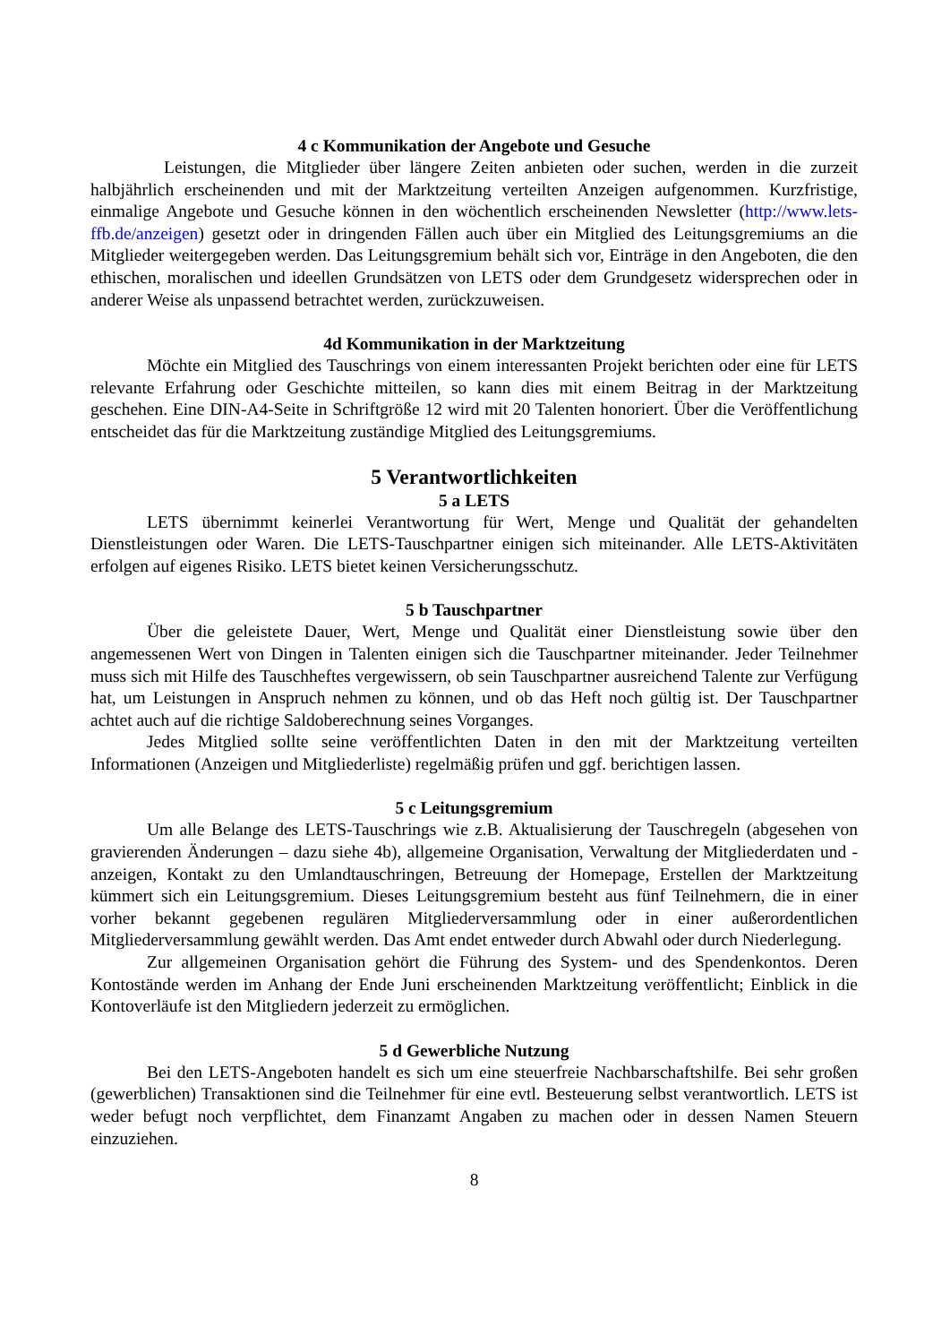4 c Kommunikation der Angebote und Gesuche
Leistungen, die Mitglieder über längere Zeiten anbieten oder suchen, werden in die zurzeit halbjährlich erscheinenden und mit der Marktzeitung verteilten Anzeigen aufgenommen. Kurzfristige, einmalige Angebote und Gesuche können in den wöchentlich erscheinenden Newsletter (http://www.lets-ffb.de/anzeigen) gesetzt oder in dringenden Fällen auch über ein Mitglied des Leitungsgremiums an die Mitglieder weitergegeben werden. Das Leitungsgremium behält sich vor, Einträge in den Angeboten, die den ethischen, moralischen und ideellen Grundsätzen von LETS oder dem Grundgesetz widersprechen oder in anderer Weise als unpassend betrachtet werden, zurückzuweisen.
4d Kommunikation in der Marktzeitung
Möchte ein Mitglied des Tauschrings von einem interessanten Projekt berichten oder eine für LETS relevante Erfahrung oder Geschichte mitteilen, so kann dies mit einem Beitrag in der Marktzeitung geschehen. Eine DIN-A4-Seite in Schriftgröße 12 wird mit 20 Talenten honoriert. Über die Veröffentlichung entscheidet das für die Marktzeitung zuständige Mitglied des Leitungsgremiums.
5 Verantwortlichkeiten
5 a LETS
LETS übernimmt keinerlei Verantwortung für Wert, Menge und Qualität der gehandelten Dienstleistungen oder Waren. Die LETS-Tauschpartner einigen sich miteinander. Alle LETS-Aktivitäten erfolgen auf eigenes Risiko. LETS bietet keinen Versicherungsschutz.
5 b Tauschpartner
Über die geleistete Dauer, Wert, Menge und Qualität einer Dienstleistung sowie über den angemessenen Wert von Dingen in Talenten einigen sich die Tauschpartner miteinander. Jeder Teilnehmer muss sich mit Hilfe des Tauschheftes vergewissern, ob sein Tauschpartner ausreichend Talente zur Verfügung hat, um Leistungen in Anspruch nehmen zu können, und ob das Heft noch gültig ist. Der Tauschpartner achtet auch auf die richtige Saldoberechnung seines Vorganges.
Jedes Mitglied sollte seine veröffentlichten Daten in den mit der Marktzeitung verteilten Informationen (Anzeigen und Mitgliederliste) regelmäßig prüfen und ggf. berichtigen lassen.
5 c Leitungsgremium
Um alle Belange des LETS-Tauschrings wie z.B. Aktualisierung der Tauschregeln (abgesehen von gravierenden Änderungen – dazu siehe 4b), allgemeine Organisation, Verwaltung der Mitgliederdaten und -anzeigen, Kontakt zu den Umlandtauschringen, Betreuung der Homepage, Erstellen der Marktzeitung kümmert sich ein Leitungsgremium. Dieses Leitungsgremium besteht aus fünf Teilnehmern, die in einer vorher bekannt gegebenen regulären Mitgliederversammlung oder in einer außerordentlichen Mitgliederversammlung gewählt werden. Das Amt endet entweder durch Abwahl oder durch Niederlegung.
Zur allgemeinen Organisation gehört die Führung des System- und des Spendenkontos. Deren Kontostände werden im Anhang der Ende Juni erscheinenden Marktzeitung veröffentlicht; Einblick in die Kontoverläufe ist den Mitgliedern jederzeit zu ermöglichen.
5 d Gewerbliche Nutzung
Bei den LETS-Angeboten handelt es sich um eine steuerfreie Nachbarschaftshilfe. Bei sehr großen (gewerblichen) Transaktionen sind die Teilnehmer für eine evtl. Besteuerung selbst verantwortlich. LETS ist weder befugt noch verpflichtet, dem Finanzamt Angaben zu machen oder in dessen Namen Steuern einzuziehen.
8